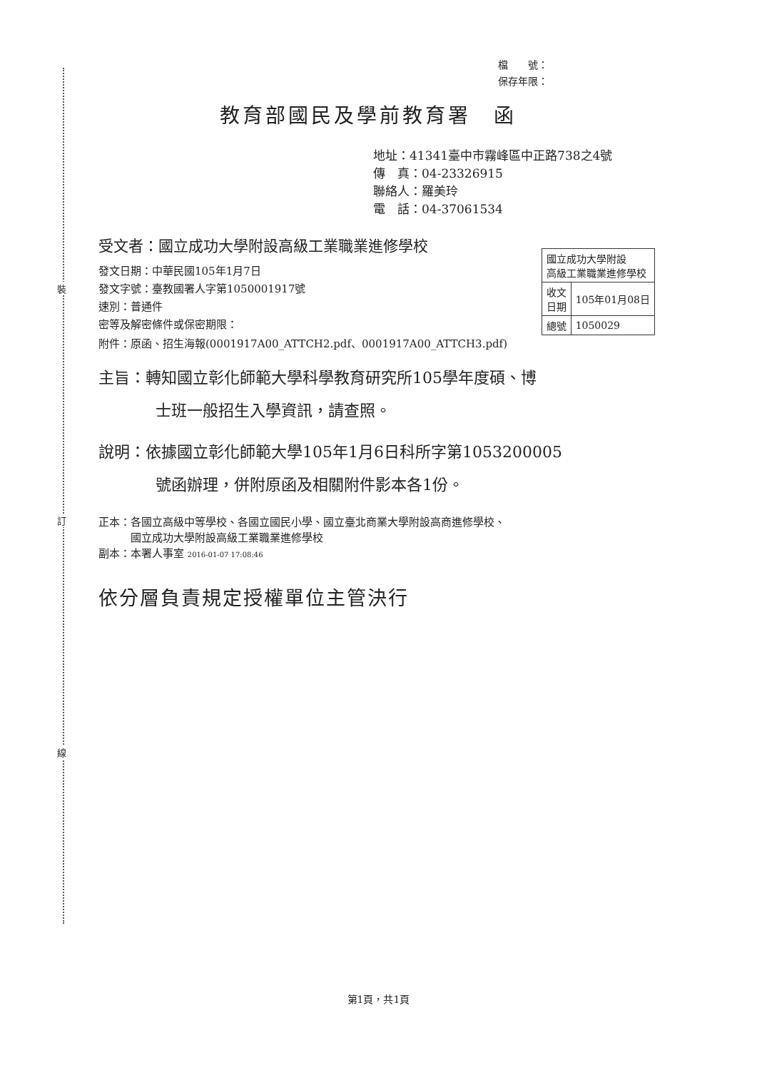裝
訂
線
檔　　號：
保存年限：
教育部國民及學前教育署　函
地址：41341臺中市霧峰區中正路738之4號
傳　真：04-23326915
聯絡人：羅美玲
電　話：04-37061534
受文者：國立成功大學附設高級工業職業進修學校
發文日期：中華民國105年1月7日
發文字號：臺教國署人字第1050001917號
速別：普通件
密等及解密條件或保密期限：
| 國立成功大學附設 高級工業職業進修學校 | |
| 收文 日期 | 105年01月08日 |
| 總號 | 1050029 |
附件：原函、招生海報(0001917A00_ATTCH2.pdf、0001917A00_ATTCH3.pdf)
主旨：轉知國立彰化師範大學科學教育研究所105學年度碩、博
士班一般招生入學資訊，請查照。
說明：依據國立彰化師範大學105年1月6日科所字第1053200005
號函辦理，併附原函及相關附件影本各1份。
正本：各國立高級中等學校、各國立國民小學、國立臺北商業大學附設高商進修學校、
　　　國立成功大學附設高級工業職業進修學校
副本：本署人事室 2016-01-07 17:08:46
依分層負責規定授權單位主管決行
第1頁，共1頁